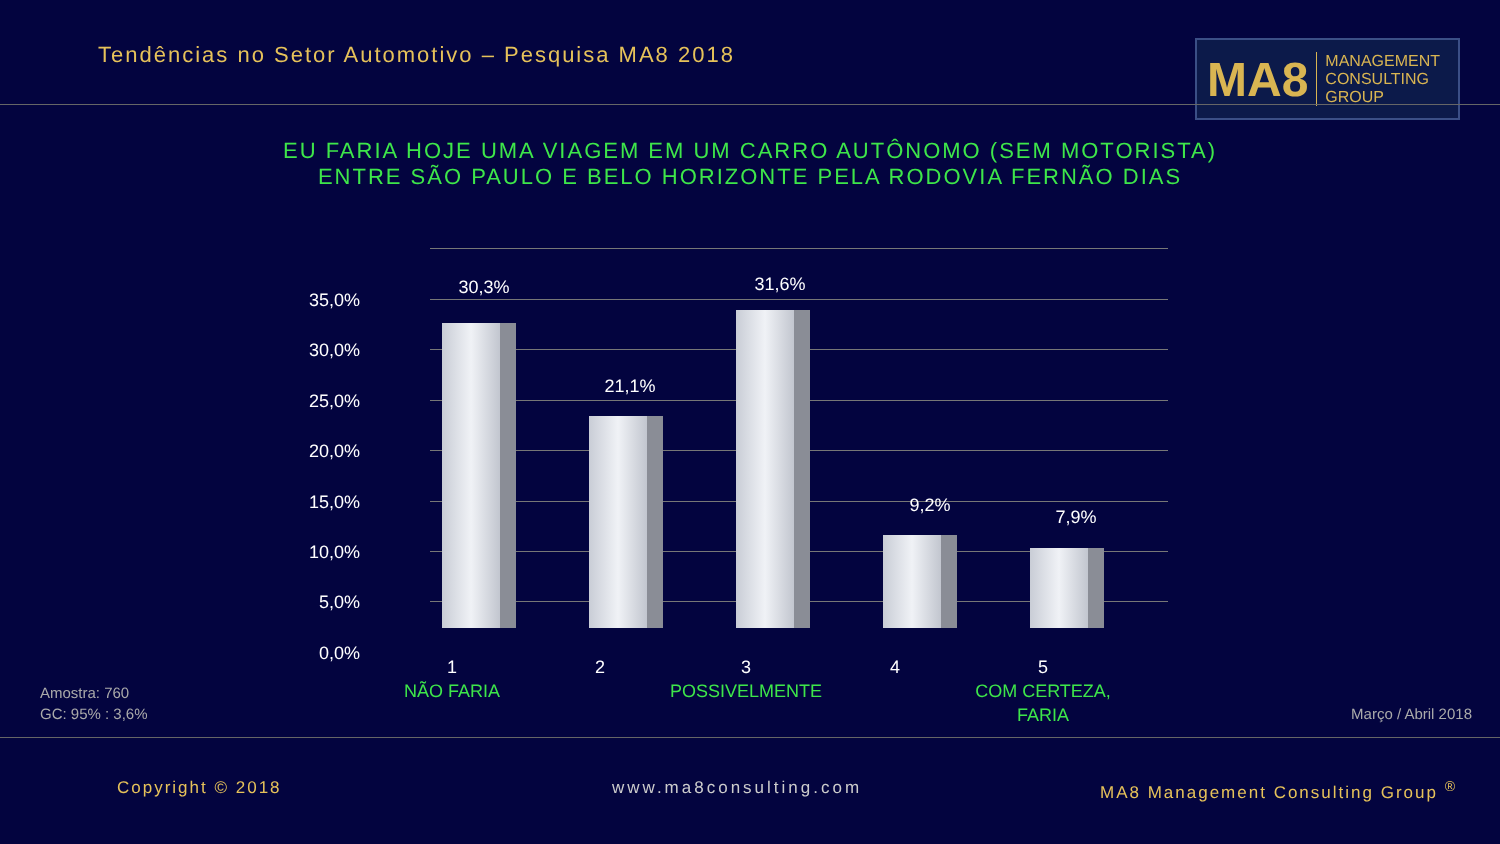Tendências no Setor Automotivo – Pesquisa MA8 2018
MA8 MANAGEMENT
CONSULTING GROUP
EU FARIA HOJE UMA VIAGEM EM UM CARRO AUTÔNOMO (SEM MOTORISTA)
ENTRE SÃO PAULO E BELO HORIZONTE PELA RODOVIA FERNÃO DIAS
35,0%
30,0%
25,0%
20,0%
15,0%
10,0%
5,0%
0,0%
30,3%
21,1%
31,6%
9,2%
7,9%
1
NÃO FARIA
2
3
POSSIVELMENTE
4
5
COM CERTEZA,
FARIA
Amostra: 760
GC: 95% : 3,6%
Março / Abril 2018
Copyright © 2018 www.ma8consulting.com
MA8 Management Consulting Group <sup>®</sup>